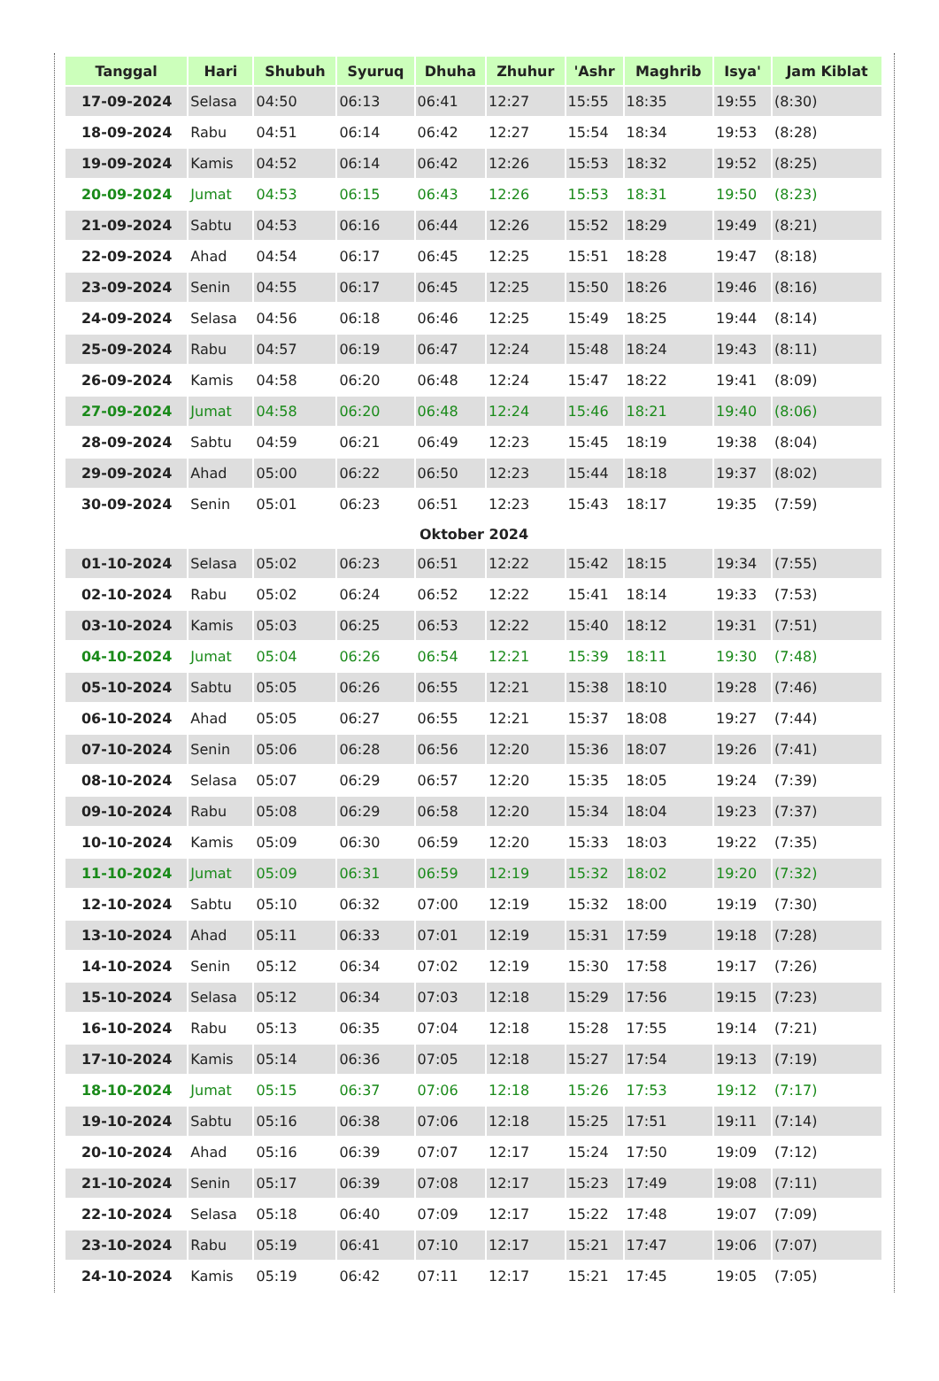| Tanggal | Hari | Shubuh | Syuruq | Dhuha | Zhuhur | 'Ashr | Maghrib | Isya' | Jam Kiblat |
| --- | --- | --- | --- | --- | --- | --- | --- | --- | --- |
| 17-09-2024 | Selasa | 04:50 | 06:13 | 06:41 | 12:27 | 15:55 | 18:35 | 19:55 | (8:30) |
| 18-09-2024 | Rabu | 04:51 | 06:14 | 06:42 | 12:27 | 15:54 | 18:34 | 19:53 | (8:28) |
| 19-09-2024 | Kamis | 04:52 | 06:14 | 06:42 | 12:26 | 15:53 | 18:32 | 19:52 | (8:25) |
| 20-09-2024 | Jumat | 04:53 | 06:15 | 06:43 | 12:26 | 15:53 | 18:31 | 19:50 | (8:23) |
| 21-09-2024 | Sabtu | 04:53 | 06:16 | 06:44 | 12:26 | 15:52 | 18:29 | 19:49 | (8:21) |
| 22-09-2024 | Ahad | 04:54 | 06:17 | 06:45 | 12:25 | 15:51 | 18:28 | 19:47 | (8:18) |
| 23-09-2024 | Senin | 04:55 | 06:17 | 06:45 | 12:25 | 15:50 | 18:26 | 19:46 | (8:16) |
| 24-09-2024 | Selasa | 04:56 | 06:18 | 06:46 | 12:25 | 15:49 | 18:25 | 19:44 | (8:14) |
| 25-09-2024 | Rabu | 04:57 | 06:19 | 06:47 | 12:24 | 15:48 | 18:24 | 19:43 | (8:11) |
| 26-09-2024 | Kamis | 04:58 | 06:20 | 06:48 | 12:24 | 15:47 | 18:22 | 19:41 | (8:09) |
| 27-09-2024 | Jumat | 04:58 | 06:20 | 06:48 | 12:24 | 15:46 | 18:21 | 19:40 | (8:06) |
| 28-09-2024 | Sabtu | 04:59 | 06:21 | 06:49 | 12:23 | 15:45 | 18:19 | 19:38 | (8:04) |
| 29-09-2024 | Ahad | 05:00 | 06:22 | 06:50 | 12:23 | 15:44 | 18:18 | 19:37 | (8:02) |
| 30-09-2024 | Senin | 05:01 | 06:23 | 06:51 | 12:23 | 15:43 | 18:17 | 19:35 | (7:59) |
| Oktober 2024 | | | | | | | | | |
| 01-10-2024 | Selasa | 05:02 | 06:23 | 06:51 | 12:22 | 15:42 | 18:15 | 19:34 | (7:55) |
| 02-10-2024 | Rabu | 05:02 | 06:24 | 06:52 | 12:22 | 15:41 | 18:14 | 19:33 | (7:53) |
| 03-10-2024 | Kamis | 05:03 | 06:25 | 06:53 | 12:22 | 15:40 | 18:12 | 19:31 | (7:51) |
| 04-10-2024 | Jumat | 05:04 | 06:26 | 06:54 | 12:21 | 15:39 | 18:11 | 19:30 | (7:48) |
| 05-10-2024 | Sabtu | 05:05 | 06:26 | 06:55 | 12:21 | 15:38 | 18:10 | 19:28 | (7:46) |
| 06-10-2024 | Ahad | 05:05 | 06:27 | 06:55 | 12:21 | 15:37 | 18:08 | 19:27 | (7:44) |
| 07-10-2024 | Senin | 05:06 | 06:28 | 06:56 | 12:20 | 15:36 | 18:07 | 19:26 | (7:41) |
| 08-10-2024 | Selasa | 05:07 | 06:29 | 06:57 | 12:20 | 15:35 | 18:05 | 19:24 | (7:39) |
| 09-10-2024 | Rabu | 05:08 | 06:29 | 06:58 | 12:20 | 15:34 | 18:04 | 19:23 | (7:37) |
| 10-10-2024 | Kamis | 05:09 | 06:30 | 06:59 | 12:20 | 15:33 | 18:03 | 19:22 | (7:35) |
| 11-10-2024 | Jumat | 05:09 | 06:31 | 06:59 | 12:19 | 15:32 | 18:02 | 19:20 | (7:32) |
| 12-10-2024 | Sabtu | 05:10 | 06:32 | 07:00 | 12:19 | 15:32 | 18:00 | 19:19 | (7:30) |
| 13-10-2024 | Ahad | 05:11 | 06:33 | 07:01 | 12:19 | 15:31 | 17:59 | 19:18 | (7:28) |
| 14-10-2024 | Senin | 05:12 | 06:34 | 07:02 | 12:19 | 15:30 | 17:58 | 19:17 | (7:26) |
| 15-10-2024 | Selasa | 05:12 | 06:34 | 07:03 | 12:18 | 15:29 | 17:56 | 19:15 | (7:23) |
| 16-10-2024 | Rabu | 05:13 | 06:35 | 07:04 | 12:18 | 15:28 | 17:55 | 19:14 | (7:21) |
| 17-10-2024 | Kamis | 05:14 | 06:36 | 07:05 | 12:18 | 15:27 | 17:54 | 19:13 | (7:19) |
| 18-10-2024 | Jumat | 05:15 | 06:37 | 07:06 | 12:18 | 15:26 | 17:53 | 19:12 | (7:17) |
| 19-10-2024 | Sabtu | 05:16 | 06:38 | 07:06 | 12:18 | 15:25 | 17:51 | 19:11 | (7:14) |
| 20-10-2024 | Ahad | 05:16 | 06:39 | 07:07 | 12:17 | 15:24 | 17:50 | 19:09 | (7:12) |
| 21-10-2024 | Senin | 05:17 | 06:39 | 07:08 | 12:17 | 15:23 | 17:49 | 19:08 | (7:11) |
| 22-10-2024 | Selasa | 05:18 | 06:40 | 07:09 | 12:17 | 15:22 | 17:48 | 19:07 | (7:09) |
| 23-10-2024 | Rabu | 05:19 | 06:41 | 07:10 | 12:17 | 15:21 | 17:47 | 19:06 | (7:07) |
| 24-10-2024 | Kamis | 05:19 | 06:42 | 07:11 | 12:17 | 15:21 | 17:45 | 19:05 | (7:05) |